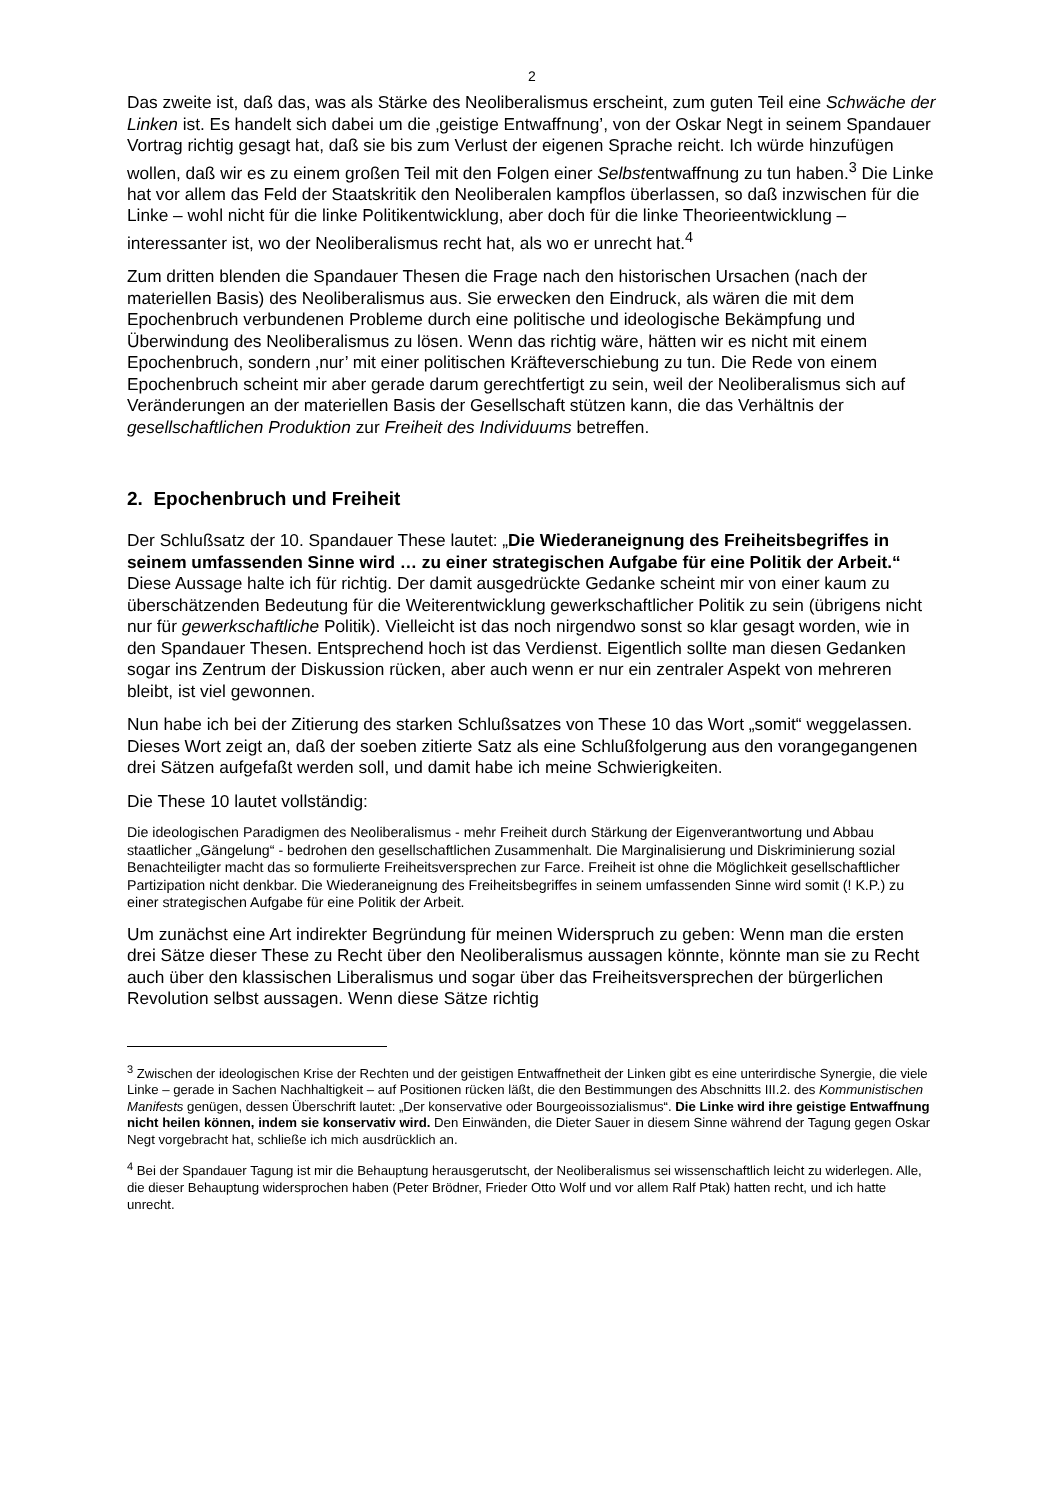2
Das zweite ist, daß das, was als Stärke des Neoliberalismus erscheint, zum guten Teil eine Schwäche der Linken ist. Es handelt sich dabei um die ‚geistige Entwaffnung’, von der Oskar Negt in seinem Spandauer Vortrag richtig gesagt hat, daß sie bis zum Verlust der eigenen Sprache reicht. Ich würde hinzufügen wollen, daß wir es zu einem großen Teil mit den Folgen einer Selbstentwaffnung zu tun haben.<sup>3</sup> Die Linke hat vor allem das Feld der Staatskritik den Neoliberalen kampflos überlassen, so daß inzwischen für die Linke – wohl nicht für die linke Politikentwicklung, aber doch für die linke Theorieentwicklung – interessanter ist, wo der Neoliberalismus recht hat, als wo er unrecht hat.<sup>4</sup>
Zum dritten blenden die Spandauer Thesen die Frage nach den historischen Ursachen (nach der materiellen Basis) des Neoliberalismus aus. Sie erwecken den Eindruck, als wären die mit dem Epochenbruch verbundenen Probleme durch eine politische und ideologische Bekämpfung und Überwindung des Neoliberalismus zu lösen. Wenn das richtig wäre, hätten wir es nicht mit einem Epochenbruch, sondern ‚nur’ mit einer politischen Kräfteverschiebung zu tun. Die Rede von einem Epochenbruch scheint mir aber gerade darum gerechtfertigt zu sein, weil der Neoliberalismus sich auf Veränderungen an der materiellen Basis der Gesellschaft stützen kann, die das Verhältnis der gesellschaftlichen Produktion zur Freiheit des Individuums betreffen.
2. Epochenbruch und Freiheit
Der Schlußsatz der 10. Spandauer These lautet: „Die Wiederaneignung des Freiheitsbegriffes in seinem umfassenden Sinne wird … zu einer strategischen Aufgabe für eine Politik der Arbeit.“ Diese Aussage halte ich für richtig. Der damit ausgedrückte Gedanke scheint mir von einer kaum zu überschätzenden Bedeutung für die Weiterentwicklung gewerkschaftlicher Politik zu sein (übrigens nicht nur für gewerkschaftliche Politik). Vielleicht ist das noch nirgendwo sonst so klar gesagt worden, wie in den Spandauer Thesen. Entsprechend hoch ist das Verdienst. Eigentlich sollte man diesen Gedanken sogar ins Zentrum der Diskussion rücken, aber auch wenn er nur ein zentraler Aspekt von mehreren bleibt, ist viel gewonnen.
Nun habe ich bei der Zitierung des starken Schlußsatzes von These 10 das Wort „somit“ weggelassen. Dieses Wort zeigt an, daß der soeben zitierte Satz als eine Schlußfolgerung aus den vorangegangenen drei Sätzen aufgefaßt werden soll, und damit habe ich meine Schwierigkeiten.
Die These 10 lautet vollständig:
Die ideologischen Paradigmen des Neoliberalismus - mehr Freiheit durch Stärkung der Eigenverantwortung und Abbau staatlicher „Gängelung“ - bedrohen den gesellschaftlichen Zusammenhalt. Die Marginalisierung und Diskriminierung sozial Benachteiligter macht das so formulierte Freiheitsversprechen zur Farce. Freiheit ist ohne die Möglichkeit gesellschaftlicher Partizipation nicht denkbar. Die Wiederaneignung des Freiheitsbegriffes in seinem umfassenden Sinne wird somit (! K.P.) zu einer strategischen Aufgabe für eine Politik der Arbeit.
Um zunächst eine Art indirekter Begründung für meinen Widerspruch zu geben: Wenn man die ersten drei Sätze dieser These zu Recht über den Neoliberalismus aussagen könnte, könnte man sie zu Recht auch über den klassischen Liberalismus und sogar über das Freiheitsversprechen der bürgerlichen Revolution selbst aussagen. Wenn diese Sätze richtig
<sup>3</sup> Zwischen der ideologischen Krise der Rechten und der geistigen Entwaffnetheit der Linken gibt es eine unterirdische Synergie, die viele Linke – gerade in Sachen Nachhaltigkeit – auf Positionen rücken läßt, die den Bestimmungen des Abschnitts III.2. des Kommunistischen Manifests genügen, dessen Überschrift lautet: „Der konservative oder Bourgeoissozialismus“. Die Linke wird ihre geistige Entwaffnung nicht heilen können, indem sie konservativ wird. Den Einwänden, die Dieter Sauer in diesem Sinne während der Tagung gegen Oskar Negt vorgebracht hat, schließe ich mich ausdrücklich an.
<sup>4</sup> Bei der Spandauer Tagung ist mir die Behauptung herausgerutscht, der Neoliberalismus sei wissenschaftlich leicht zu widerlegen. Alle, die dieser Behauptung widersprochen haben (Peter Brödner, Frieder Otto Wolf und vor allem Ralf Ptak) hatten recht, und ich hatte unrecht.